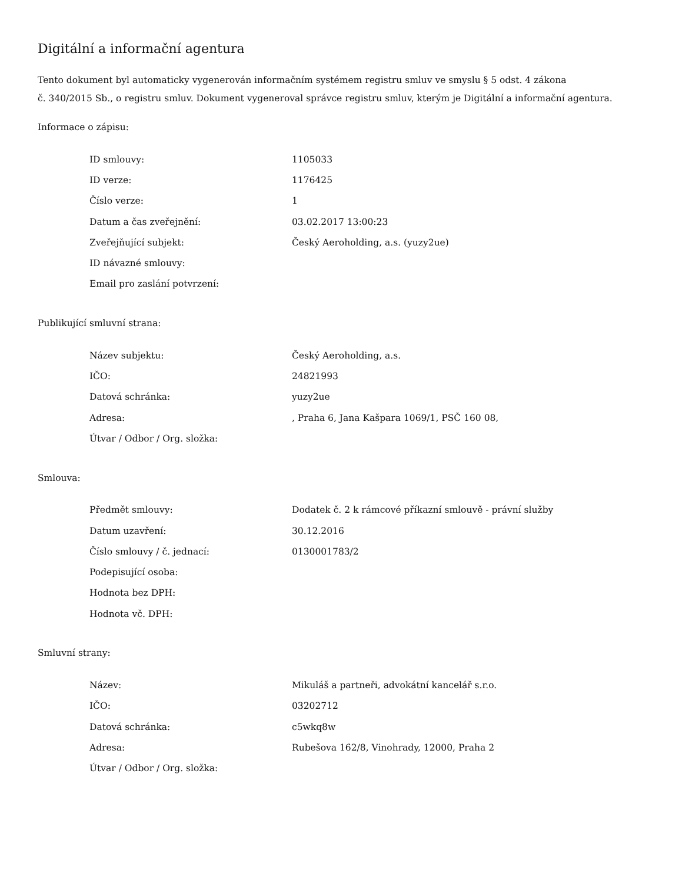Digitální a informační agentura
Tento dokument byl automaticky vygenerován informačním systémem registru smluv ve smyslu § 5 odst. 4 zákona
č. 340/2015 Sb., o registru smluv. Dokument vygeneroval správce registru smluv, kterým je Digitální a informační agentura.
Informace o zápisu:
| ID smlouvy: | 1105033 |
| ID verze: | 1176425 |
| Číslo verze: | 1 |
| Datum a čas zveřejnění: | 03.02.2017 13:00:23 |
| Zveřejňující subjekt: | Český Aeroholding, a.s. (yuzy2ue) |
| ID návazné smlouvy: | |
| Email pro zaslání potvrzení: | |
Publikující smluvní strana:
| Název subjektu: | Český Aeroholding, a.s. |
| IČO: | 24821993 |
| Datová schránka: | yuzy2ue |
| Adresa: | , Praha 6, Jana Kašpara 1069/1, PSČ 160 08, |
| Útvar / Odbor / Org. složka: | |
Smlouva:
| Předmět smlouvy: | Dodatek č. 2 k rámcové příkazní smlouvě - právní služby |
| Datum uzavření: | 30.12.2016 |
| Číslo smlouvy / č. jednací: | 0130001783/2 |
| Podepisující osoba: | |
| Hodnota bez DPH: | |
| Hodnota vč. DPH: | |
Smluvní strany:
| Název: | Mikuláš a partneři, advokátní kancelář s.r.o. |
| IČO: | 03202712 |
| Datová schránka: | c5wkq8w |
| Adresa: | Rubešova 162/8, Vinohrady, 12000, Praha 2 |
| Útvar / Odbor / Org. složka: | |